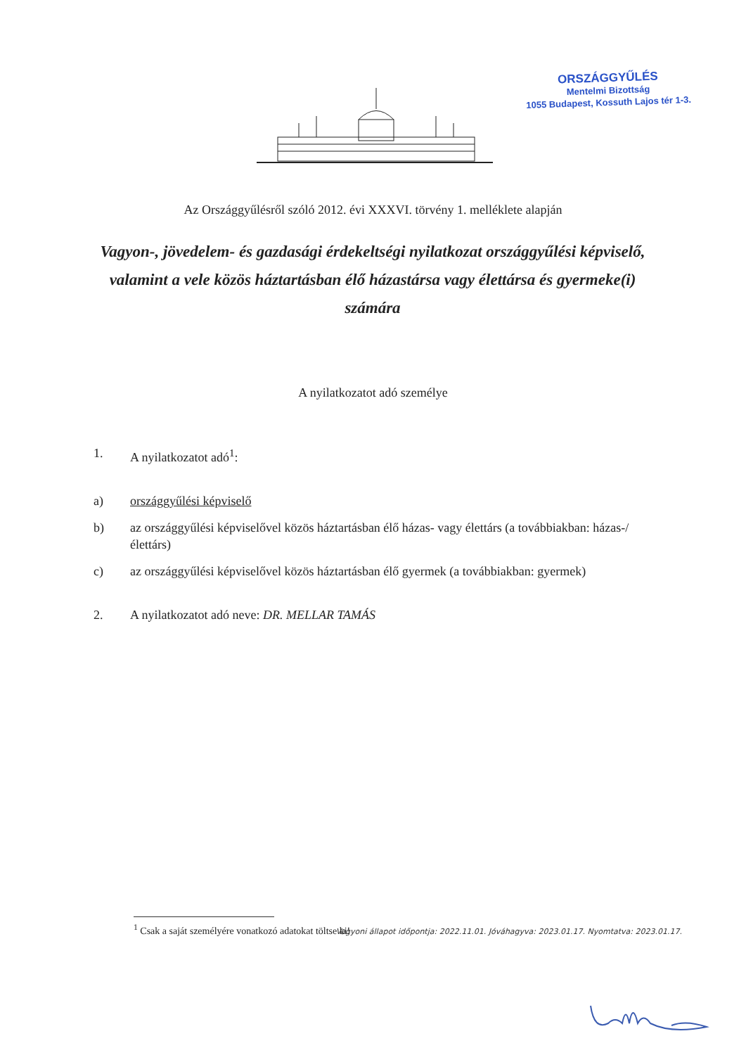ORSZÁGGYŰLÉS
Mentelmi Bizottság
1055 Budapest, Kossuth Lajos tér 1-3.
Az Országgyűlésről szóló 2012. évi XXXVI. törvény 1. melléklete alapján
Vagyon-, jövedelem- és gazdasági érdekeltségi nyilatkozat országgyűlési képviselő, valamint a vele közös háztartásban élő házastársa vagy élettársa és gyermeke(i) számára
A nyilatkozatot adó személye
1. A nyilatkozatot adó<sup>1</sup>:
a) országgyűlési képviselő
b) az országgyűlési képviselővel közös háztartásban élő házas- vagy élettárs (a továbbiakban: házas-/élettárs)
c) az országgyűlési képviselővel közös háztartásban élő gyermek (a továbbiakban: gyermek)
2. A nyilatkozatot adó neve: DR. MELLAR TAMÁS
<sup>1</sup> Csak a saját személyére vonatkozó adatokat töltse ki!
Vagyoni állapot időpontja: 2022.11.01. Jóváhagyva: 2023.01.17. Nyomtatva: 2023.01.17.